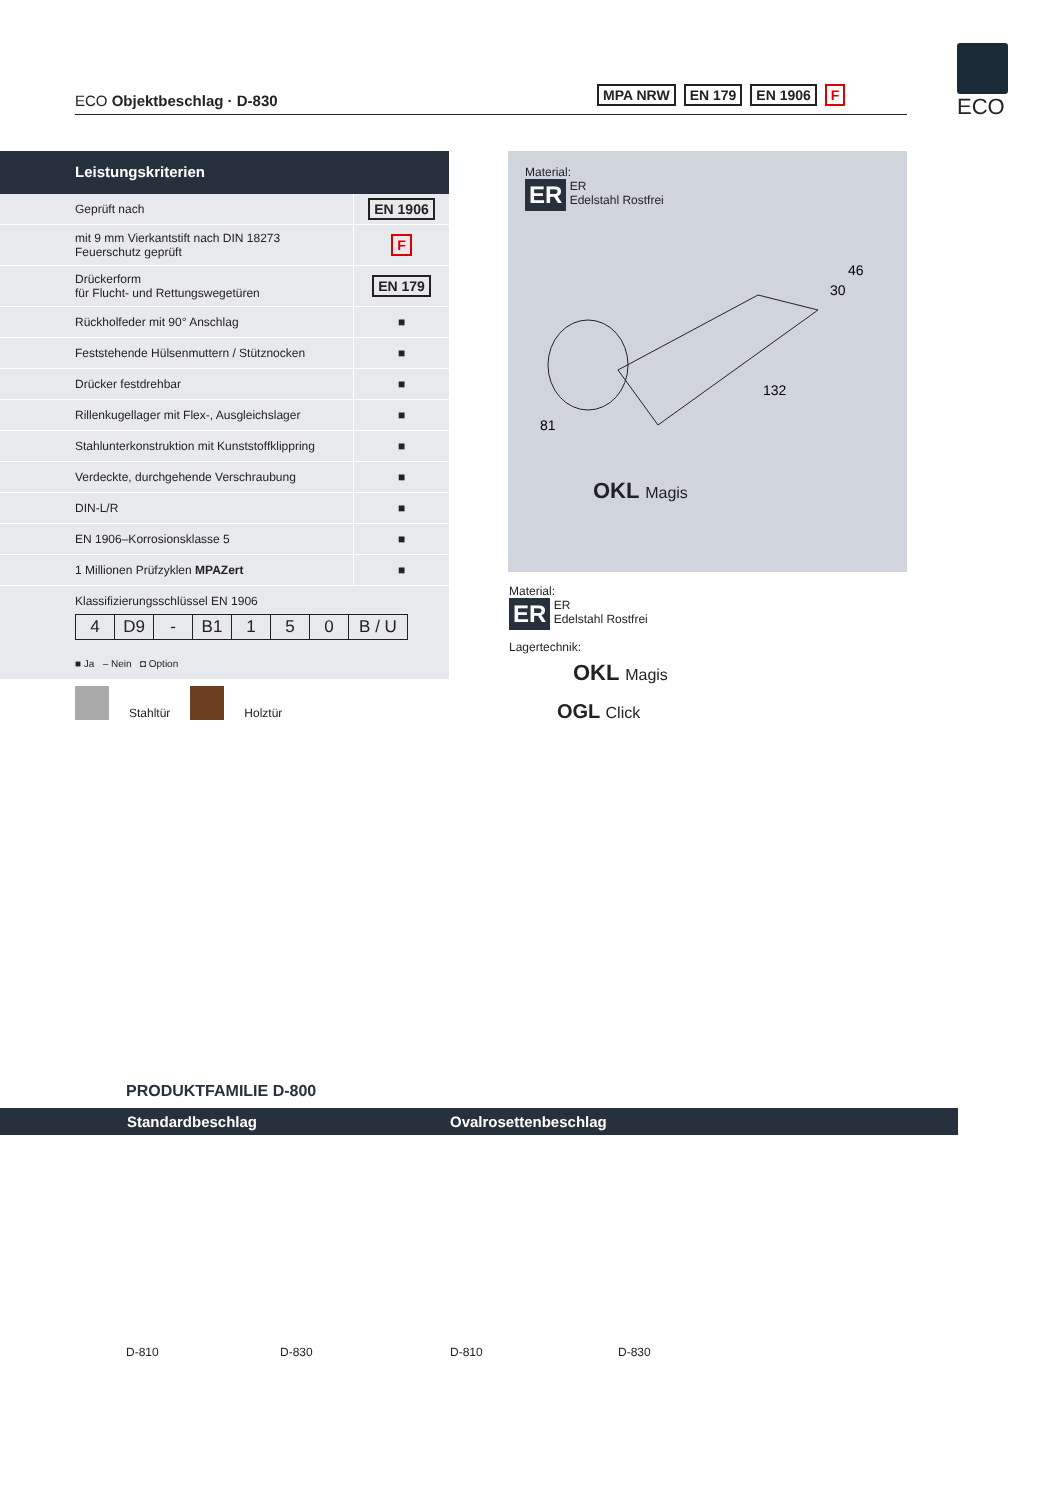ECO Objektbeschlag · D-830
MPA NRW EN 179 EN 1906 F
ECO
Leistungskriterien
| Geprüft nach | EN 1906 |
| mit 9 mm Vierkantstift nach DIN 18273 Feuerschutz geprüft | F |
| Drückerform für Flucht- und Rettungswegetüren | EN 179 |
| Rückholfeder mit 90° Anschlag | ■ |
| Feststehende Hülsenmuttern / Stütznocken | ■ |
| Drücker festdrehbar | ■ |
| Rillenkugellager mit Flex-, Ausgleichslager | ■ |
| Stahlunterkonstruktion mit Kunststoffklippring | ■ |
| Verdeckte, durchgehende Verschraubung | ■ |
| DIN-L/R | ■ |
| EN 1906–Korrosionsklasse 5 | ■ |
| 1 Millionen Prüfzyklen MPAZert | ■ |
Klassifizierungsschlüssel EN 1906
| 4 | D9 | - | B1 | 1 | 5 | 0 | B / U |
■ Ja – Nein ◘ Option
Stahltür
Holztür
Material:
ER ER
Edelstahl Rostfrei
46
30
132
81
OKL Magis
Material:
ER ER
Edelstahl Rostfrei
Lagertechnik:
OKL Magis
OGL Click
PRODUKTFAMILIE D-800
Standardbeschlag Ovalrosettenbeschlag
D-810 D-830 D-810 D-830